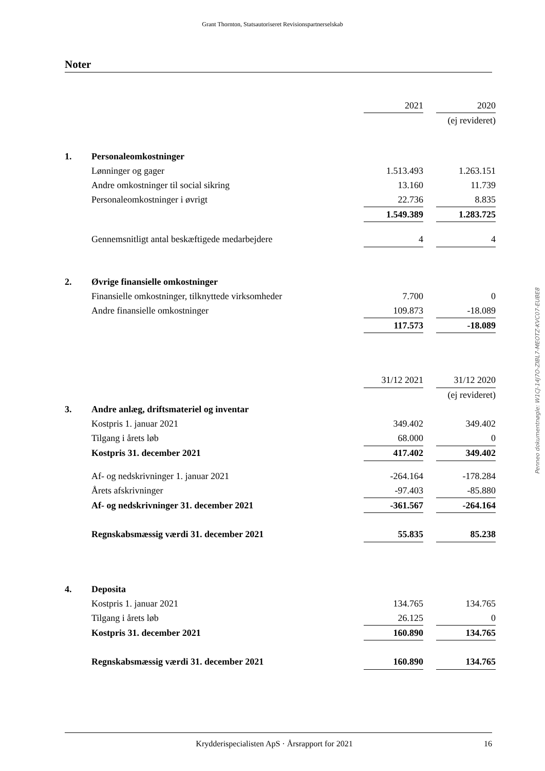Grant Thornton, Statsautoriseret Revisionspartnerselskab
Noter
| | | 2021 | | 2020 |
| | | | | (ej revideret) |
| 1. | Personaleomkostninger | | | |
| | Lønninger og gager | 1.513.493 | | 1.263.151 |
| | Andre omkostninger til social sikring | 13.160 | | 11.739 |
| | Personaleomkostninger i øvrigt | 22.736 | | 8.835 |
| | | 1.549.389 | | 1.283.725 |
| | Gennemsnitligt antal beskæftigede medarbejdere | 4 | | 4 |
| 2. | Øvrige finansielle omkostninger | | | |
| | Finansielle omkostninger, tilknyttede virksomheder | 7.700 | | 0 |
| | Andre finansielle omkostninger | 109.873 | | -18.089 |
| | | 117.573 | | -18.089 |
| | | 31/12 2021 | | 31/12 2020 |
| | | | | (ej revideret) |
| 3. | Andre anlæg, driftsmateriel og inventar | | | |
| | Kostpris 1. januar 2021 | 349.402 | | 349.402 |
| | Tilgang i årets løb | 68.000 | | 0 |
| | Kostpris 31. december 2021 | 417.402 | | 349.402 |
| | Af- og nedskrivninger 1. januar 2021 | -264.164 | | -178.284 |
| | Årets afskrivninger | -97.403 | | -85.880 |
| | Af- og nedskrivninger 31. december 2021 | -361.567 | | -264.164 |
| | Regnskabsmæssig værdi 31. december 2021 | 55.835 | | 85.238 |
| 4. | Deposita | | | |
| | Kostpris 1. januar 2021 | 134.765 | | 134.765 |
| | Tilgang i årets løb | 26.125 | | 0 |
| | Kostpris 31. december 2021 | 160.890 | | 134.765 |
| | Regnskabsmæssig værdi 31. december 2021 | 160.890 | | 134.765 |
Penneo dokumentnøgle: W1CJ-14J7O-ZIBL7-MEOTZ-KVC07-EUBE8
Krydderispecialisten ApS · Årsrapport for 2021 16